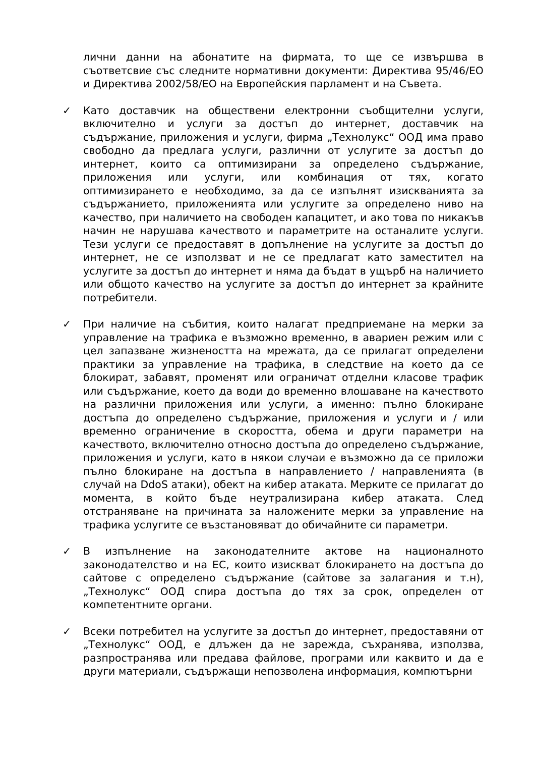лични данни на абонатите на фирмата, то ще се извършва в съответсвие със следните нормативни документи: Директива 95/46/ЕО и Директива 2002/58/ЕО на Европейския парламент и на Съвета.
✓ Като доставчик на обществени електронни съобщителни услуги, включително и услуги за достъп до интернет, доставчик на съдържание, приложения и услуги, фирма „Технолукс“ ООД има право свободно да предлага услуги, различни от услугите за достъп до интернет, които са оптимизирани за определено съдържание, приложения или услуги, или комбинация от тях, когато оптимизирането е необходимо, за да се изпълнят изискванията за съдържанието, приложенията или услугите за определено ниво на качество, при наличието на свободен капацитет, и ако това по никакъв начин не нарушава качеството и параметрите на останалите услуги. Тези услуги се предоставят в допълнение на услугите за достъп до интернет, не се използват и не се предлагат като заместител на услугите за достъп до интернет и няма да бъдат в ущърб на наличието или общото качество на услугите за достъп до интернет за крайните потребители.
✓ При наличие на събития, които налагат предприемане на мерки за управление на трафика е възможно временно, в авариен режим или с цел запазване жизнеността на мрежата, да се прилагат определени практики за управление на трафика, в следствие на което да се блокират, забавят, променят или ограничат отделни класове трафик или съдържание, което да води до временно влошаване на качеството на различни приложения или услуги, а именно: пълно блокиране достъпа до определено съдържание, приложения и услуги и / или временно ограничение в скоростта, обема и други параметри на качеството, включително относно достъпа до определено съдържание, приложения и услуги, като в някои случаи е възможно да се приложи пълно блокиране на достъпа в направлението / направленията (в случай на DdoS атаки), обект на кибер атаката. Мерките се прилагат до момента, в който бъде неутрализирана кибер атаката. След отстраняване на причината за наложените мерки за управление на трафика услугите се възстановяват до обичайните си параметри.
✓ В изпълнение на законодателните актове на националното законодателство и на ЕС, които изискват блокирането на достъпа до сайтове с определено съдържание (сайтове за залагания и т.н), „Технолукс“ ООД спира достъпа до тях за срок, определен от компетентните органи.
✓ Всеки потребител на услугите за достъп до интернет, предоставяни от „Технолукс“ ООД, е длъжен да не зарежда, съхранява, използва, разпространява или предава файлове, програми или каквито и да е други материали, съдържащи непозволена информация, компютърни